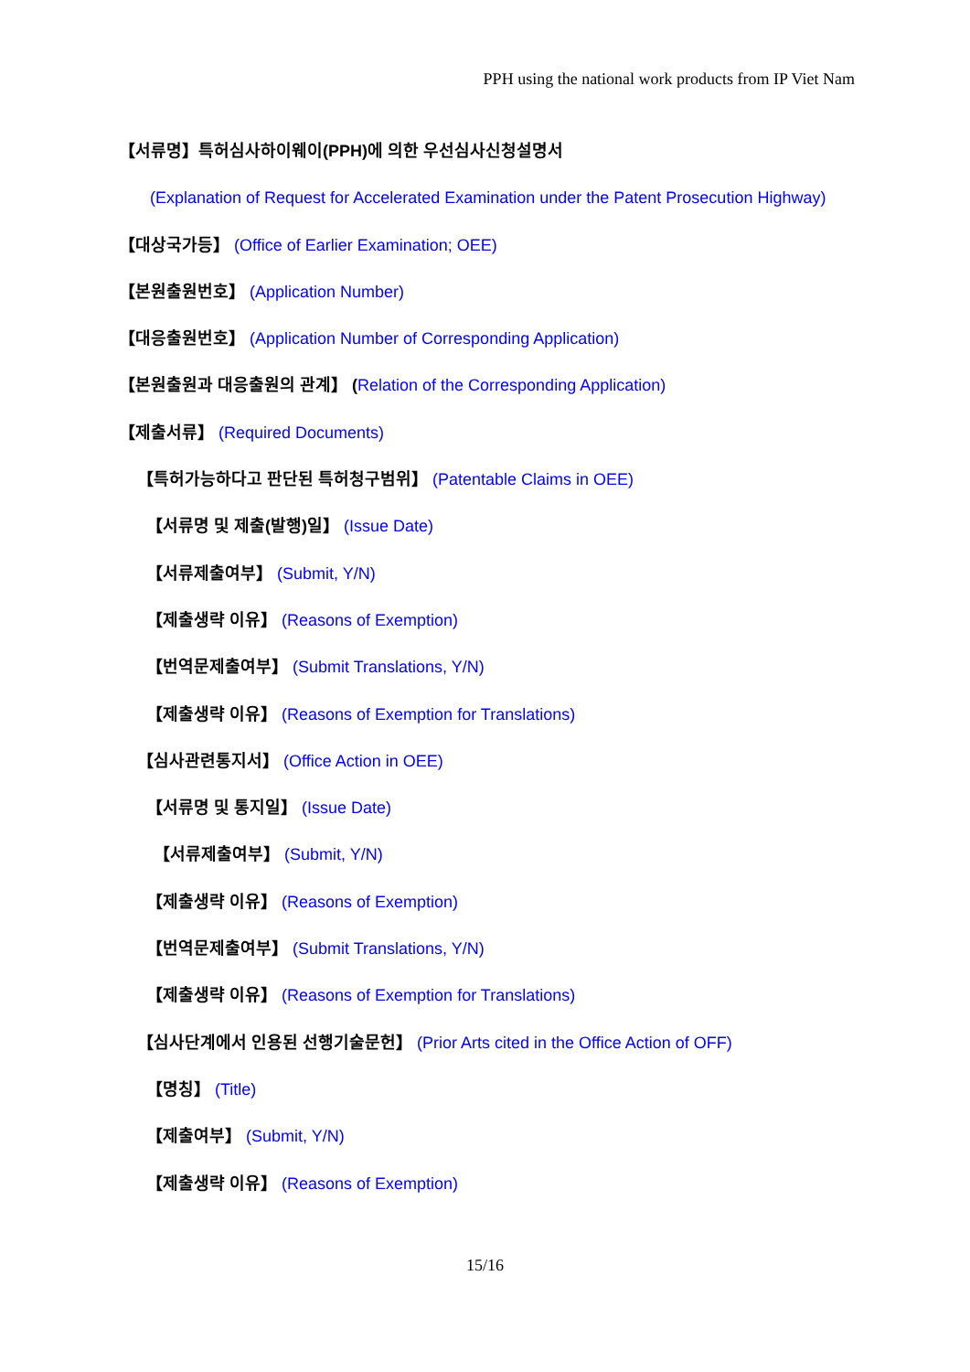PPH using the national work products from IP Viet Nam
【서류명】특허심사하이웨이(PPH)에 의한 우선심사신청설명서
(Explanation of Request for Accelerated Examination under the Patent Prosecution Highway)
【대상국가등】 (Office of Earlier Examination; OEE)
【본원출원번호】 (Application Number)
【대응출원번호】 (Application Number of Corresponding Application)
【본원출원과 대응출원의 관계】 (Relation of the Corresponding Application)
【제출서류】 (Required Documents)
【특허가능하다고 판단된 특허청구범위】 (Patentable Claims in OEE)
【서류명 및 제출(발행)일】 (Issue Date)
【서류제출여부】 (Submit, Y/N)
【제출생략 이유】 (Reasons of Exemption)
【번역문제출여부】 (Submit Translations, Y/N)
【제출생략 이유】 (Reasons of Exemption for Translations)
【심사관련통지서】 (Office Action in OEE)
【서류명 및 통지일】 (Issue Date)
【서류제출여부】 (Submit, Y/N)
【제출생략 이유】 (Reasons of Exemption)
【번역문제출여부】 (Submit Translations, Y/N)
【제출생략 이유】 (Reasons of Exemption for Translations)
【심사단계에서 인용된 선행기술문헌】 (Prior Arts cited in the Office Action of OFF)
【명칭】 (Title)
【제출여부】 (Submit, Y/N)
【제출생략 이유】 (Reasons of Exemption)
15/16